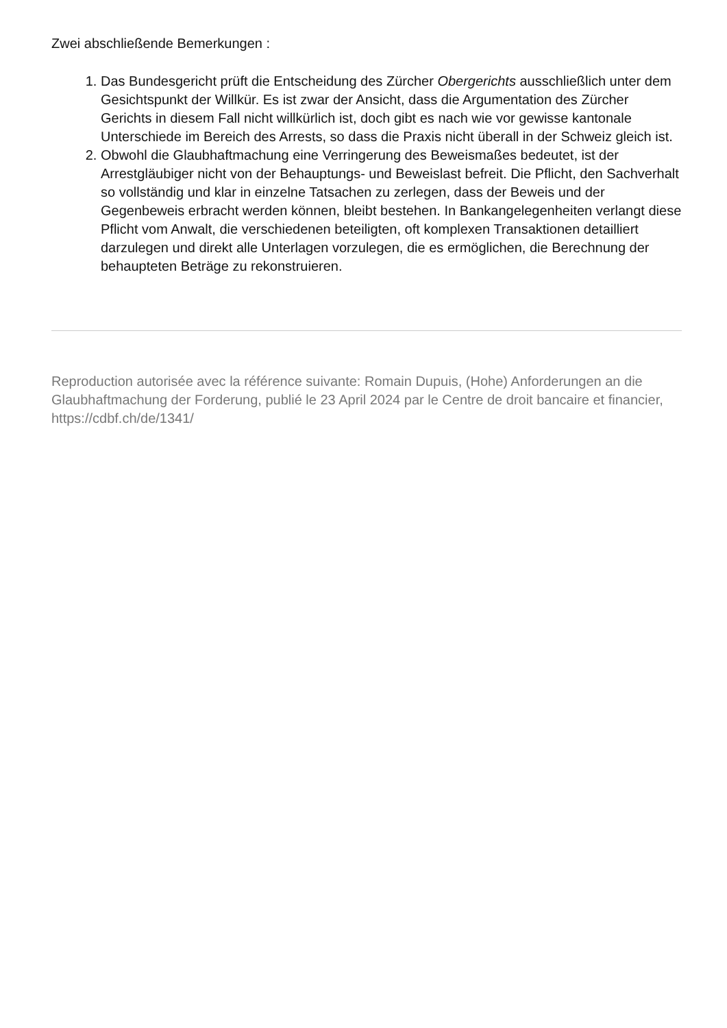Zwei abschließende Bemerkungen :
1. Das Bundesgericht prüft die Entscheidung des Zürcher Obergerichts ausschließlich unter dem Gesichtspunkt der Willkür. Es ist zwar der Ansicht, dass die Argumentation des Zürcher Gerichts in diesem Fall nicht willkürlich ist, doch gibt es nach wie vor gewisse kantonale Unterschiede im Bereich des Arrests, so dass die Praxis nicht überall in der Schweiz gleich ist.
2. Obwohl die Glaubhaftmachung eine Verringerung des Beweismaßes bedeutet, ist der Arrestgläubiger nicht von der Behauptungs- und Beweislast befreit. Die Pflicht, den Sachverhalt so vollständig und klar in einzelne Tatsachen zu zerlegen, dass der Beweis und der Gegenbeweis erbracht werden können, bleibt bestehen. In Bankangelegenheiten verlangt diese Pflicht vom Anwalt, die verschiedenen beteiligten, oft komplexen Transaktionen detailliert darzulegen und direkt alle Unterlagen vorzulegen, die es ermöglichen, die Berechnung der behaupteten Beträge zu rekonstruieren.
Reproduction autorisée avec la référence suivante: Romain Dupuis, (Hohe) Anforderungen an die Glaubhaftmachung der Forderung, publié le 23 April 2024 par le Centre de droit bancaire et financier, https://cdbf.ch/de/1341/